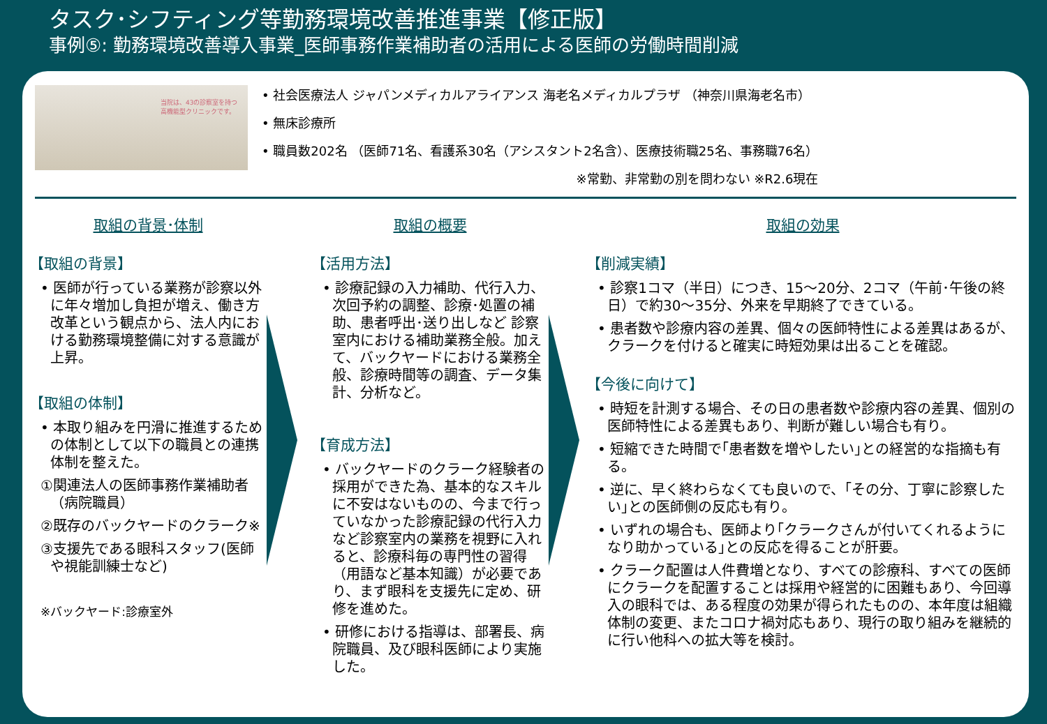タスク･シフティング等勤務環境改善推進事業【修正版】
事例⑤: 勤務環境改善導入事業_医師事務作業補助者の活用による医師の労働時間削減
当院は、43の診察室を持つ
高機能型クリニックです。
• 社会医療法人 ジャパンメディカルアライアンス 海老名メディカルプラザ （神奈川県海老名市）
• 無床診療所
• 職員数202名 （医師71名、看護系30名（アシスタント2名含）、医療技術職25名、事務職76名）
※常勤、非常勤の別を問わない ※R2.6現在
取組の背景･体制
【取組の背景】
• 医師が行っている業務が診察以外に年々増加し負担が増え、働き方改革という観点から、法人内における勤務環境整備に対する意識が上昇。
【取組の体制】
• 本取り組みを円滑に推進するための体制として以下の職員との連携体制を整えた。
①関連法人の医師事務作業補助者（病院職員）
②既存のバックヤードのクラーク※
③支援先である眼科スタッフ(医師や視能訓練士など)
※バックヤード:診療室外
取組の概要
【活用方法】
• 診療記録の入力補助、代行入力、次回予約の調整、診療･処置の補助、患者呼出･送り出しなど 診察室内における補助業務全般。加えて、バックヤードにおける業務全般、診療時間等の調査、データ集計、分析など。
【育成方法】
• バックヤードのクラーク経験者の採用ができた為、基本的なスキルに不安はないものの、今まで行っていなかった診療記録の代行入力など診察室内の業務を視野に入れると、診療科毎の専門性の習得（用語など基本知識）が必要であり、まず眼科を支援先に定め、研修を進めた。
• 研修における指導は、部署長、病院職員、及び眼科医師により実施した。
取組の効果
【削減実績】
• 診察1コマ（半日）につき、15～20分、2コマ（午前･午後の終日）で約30～35分、外来を早期終了できている。
• 患者数や診療内容の差異、個々の医師特性による差異はあるが、クラークを付けると確実に時短効果は出ることを確認。
【今後に向けて】
• 時短を計測する場合、その日の患者数や診療内容の差異、個別の医師特性による差異もあり、判断が難しい場合も有り。
• 短縮できた時間で｢患者数を増やしたい｣との経営的な指摘も有る。
• 逆に、早く終わらなくても良いので、｢その分、丁寧に診察したい｣との医師側の反応も有り。
• いずれの場合も、医師より｢クラークさんが付いてくれるようになり助かっている｣との反応を得ることが肝要。
• クラーク配置は人件費増となり、すべての診療科、すべての医師にクラークを配置することは採用や経営的に困難もあり、今回導入の眼科では、ある程度の効果が得られたものの、本年度は組織体制の変更、またコロナ禍対応もあり、現行の取り組みを継続的に行い他科への拡大等を検討。